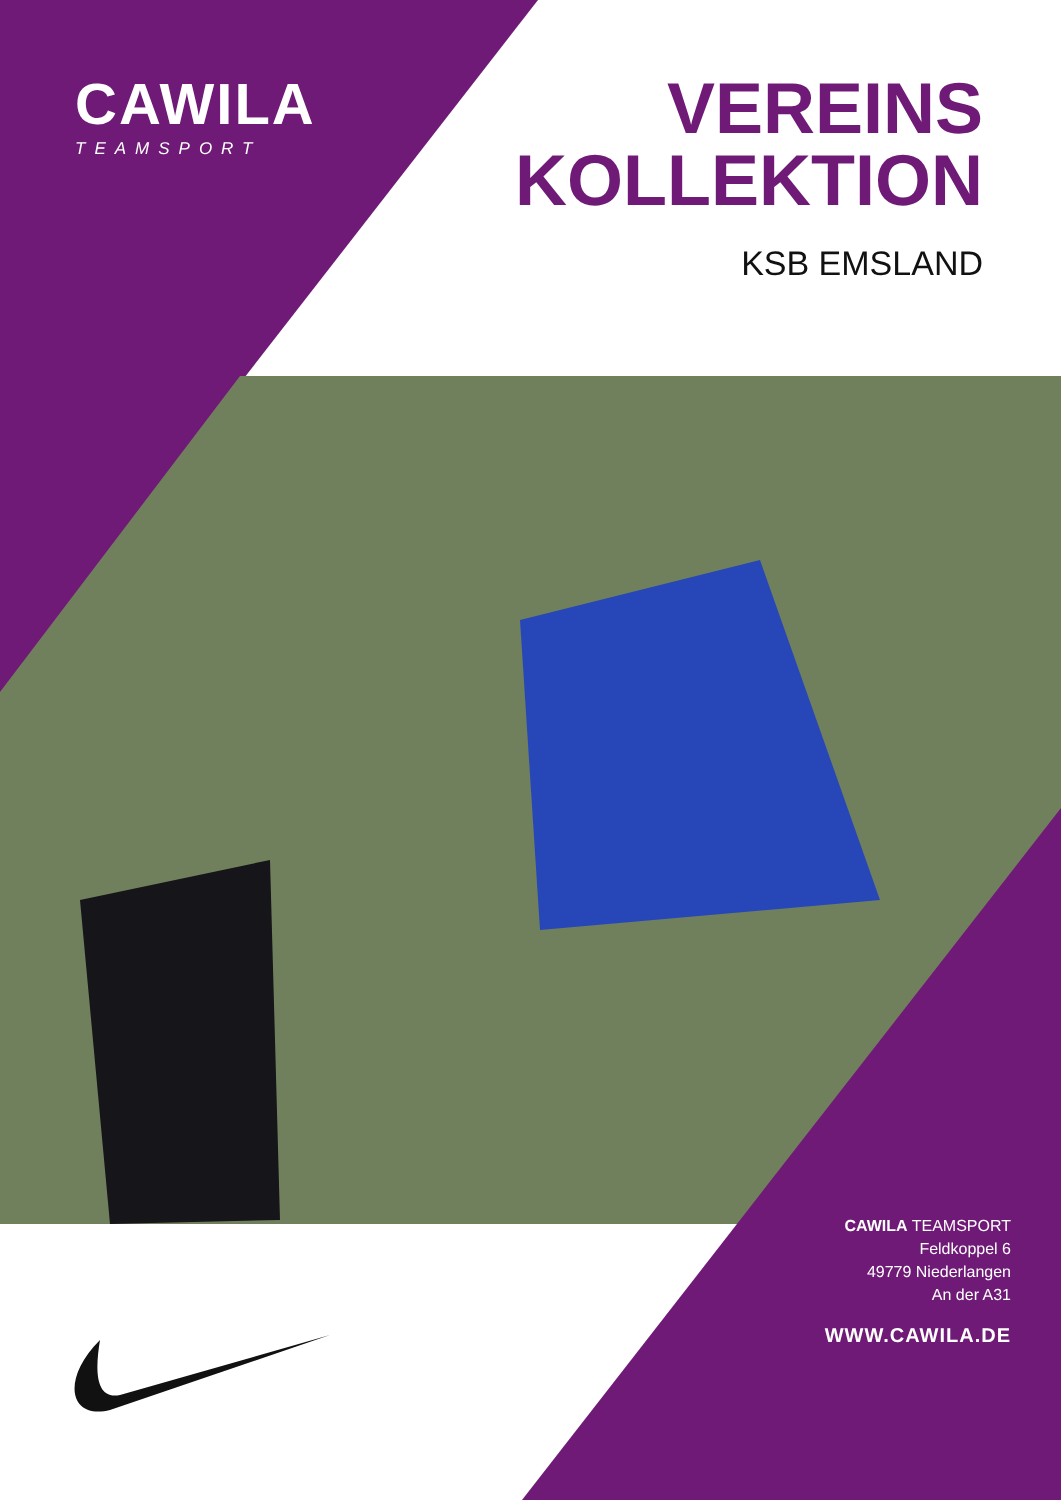CAWILA
TEAMSPORT
VEREINS
KOLLEKTION
KSB EMSLAND
CAWILA TEAMSPORT
Feldkoppel 6
49779 Niederlangen
An der A31
WWW.CAWILA.DE